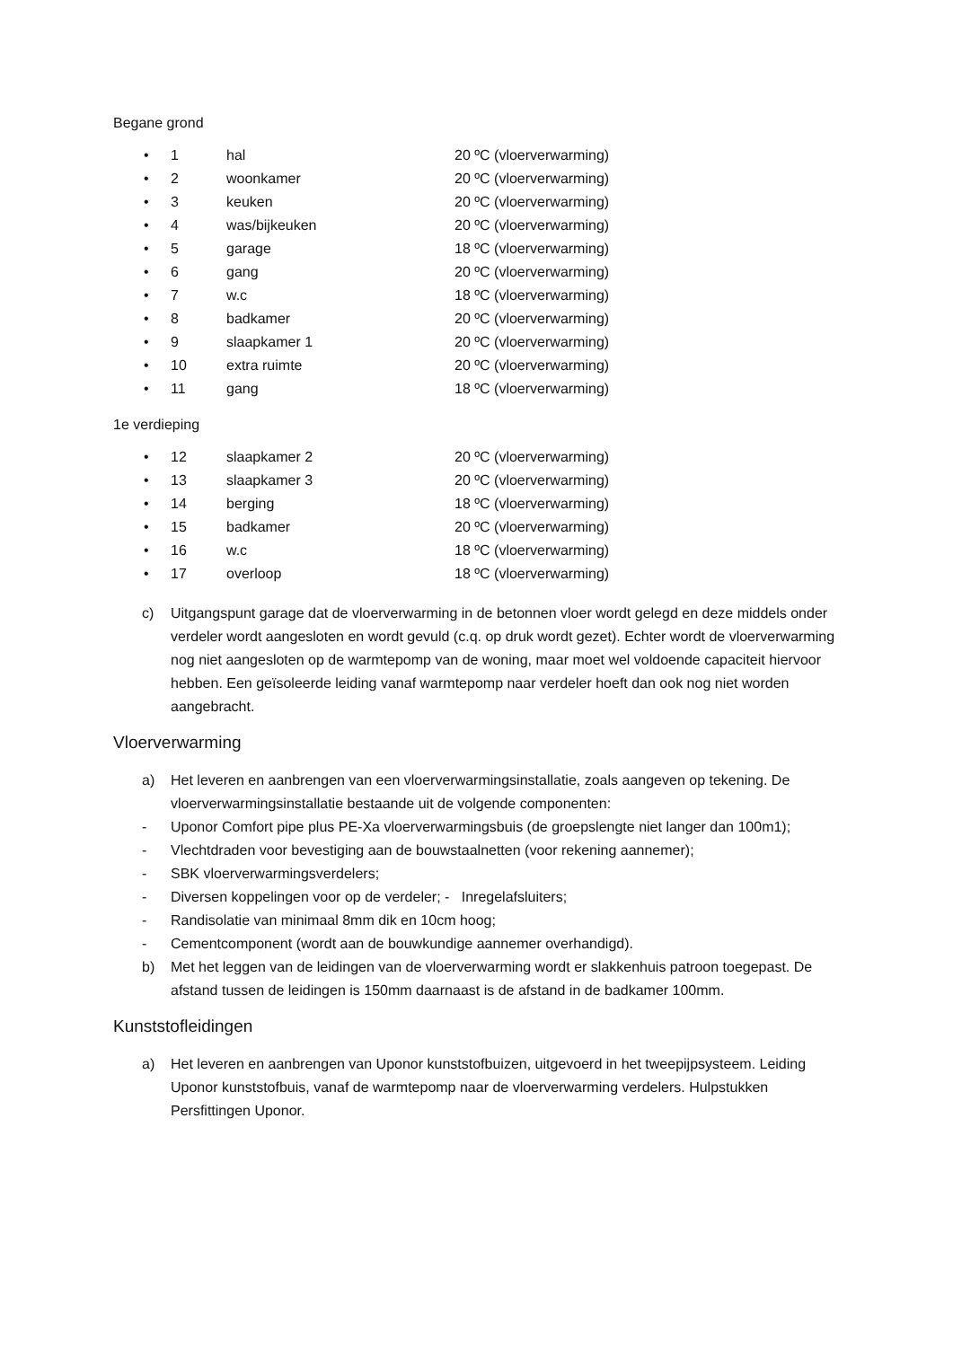Begane grond
• 1 hal 20 ºC (vloerverwarming)
• 2 woonkamer 20 ºC (vloerverwarming)
• 3 keuken 20 ºC (vloerverwarming)
• 4 was/bijkeuken 20 ºC (vloerverwarming)
• 5 garage 18 ºC (vloerverwarming)
• 6 gang 20 ºC (vloerverwarming)
• 7 w.c 18 ºC (vloerverwarming)
• 8 badkamer 20 ºC (vloerverwarming)
• 9 slaapkamer 1 20 ºC (vloerverwarming)
• 10 extra ruimte 20 ºC (vloerverwarming)
• 11 gang 18 ºC (vloerverwarming)
1e verdieping
• 12 slaapkamer 2 20 ºC (vloerverwarming)
• 13 slaapkamer 3 20 ºC (vloerverwarming)
• 14 berging 18 ºC (vloerverwarming)
• 15 badkamer 20 ºC (vloerverwarming)
• 16 w.c 18 ºC (vloerverwarming)
• 17 overloop 18 ºC (vloerverwarming)
c) Uitgangspunt garage dat de vloerverwarming in de betonnen vloer wordt gelegd en deze middels onder verdeler wordt aangesloten en wordt gevuld (c.q. op druk wordt gezet). Echter wordt de vloerverwarming nog niet aangesloten op de warmtepomp van de woning, maar moet wel voldoende capaciteit hiervoor hebben. Een geïsoleerde leiding vanaf warmtepomp naar verdeler hoeft dan ook nog niet worden aangebracht.
Vloerverwarming
a) Het leveren en aanbrengen van een vloerverwarmingsinstallatie, zoals aangeven op tekening. De vloerverwarmingsinstallatie bestaande uit de volgende componenten:
- Uponor Comfort pipe plus PE-Xa vloerverwarmingsbuis (de groepslengte niet langer dan 100m1);
- Vlechtdraden voor bevestiging aan de bouwstaalnetten (voor rekening aannemer);
- SBK vloerverwarmingsverdelers;
- Diversen koppelingen voor op de verdeler; - Inregelafsluiters;
- Randisolatie van minimaal 8mm dik en 10cm hoog;
- Cementcomponent (wordt aan de bouwkundige aannemer overhandigd).
b) Met het leggen van de leidingen van de vloerverwarming wordt er slakkenhuis patroon toegepast. De afstand tussen de leidingen is 150mm daarnaast is de afstand in de badkamer 100mm.
Kunststofleidingen
a) Het leveren en aanbrengen van Uponor kunststofbuizen, uitgevoerd in het tweepijpsysteem. Leiding Uponor kunststofbuis, vanaf de warmtepomp naar de vloerverwarming verdelers. Hulpstukken Persfittingen Uponor.